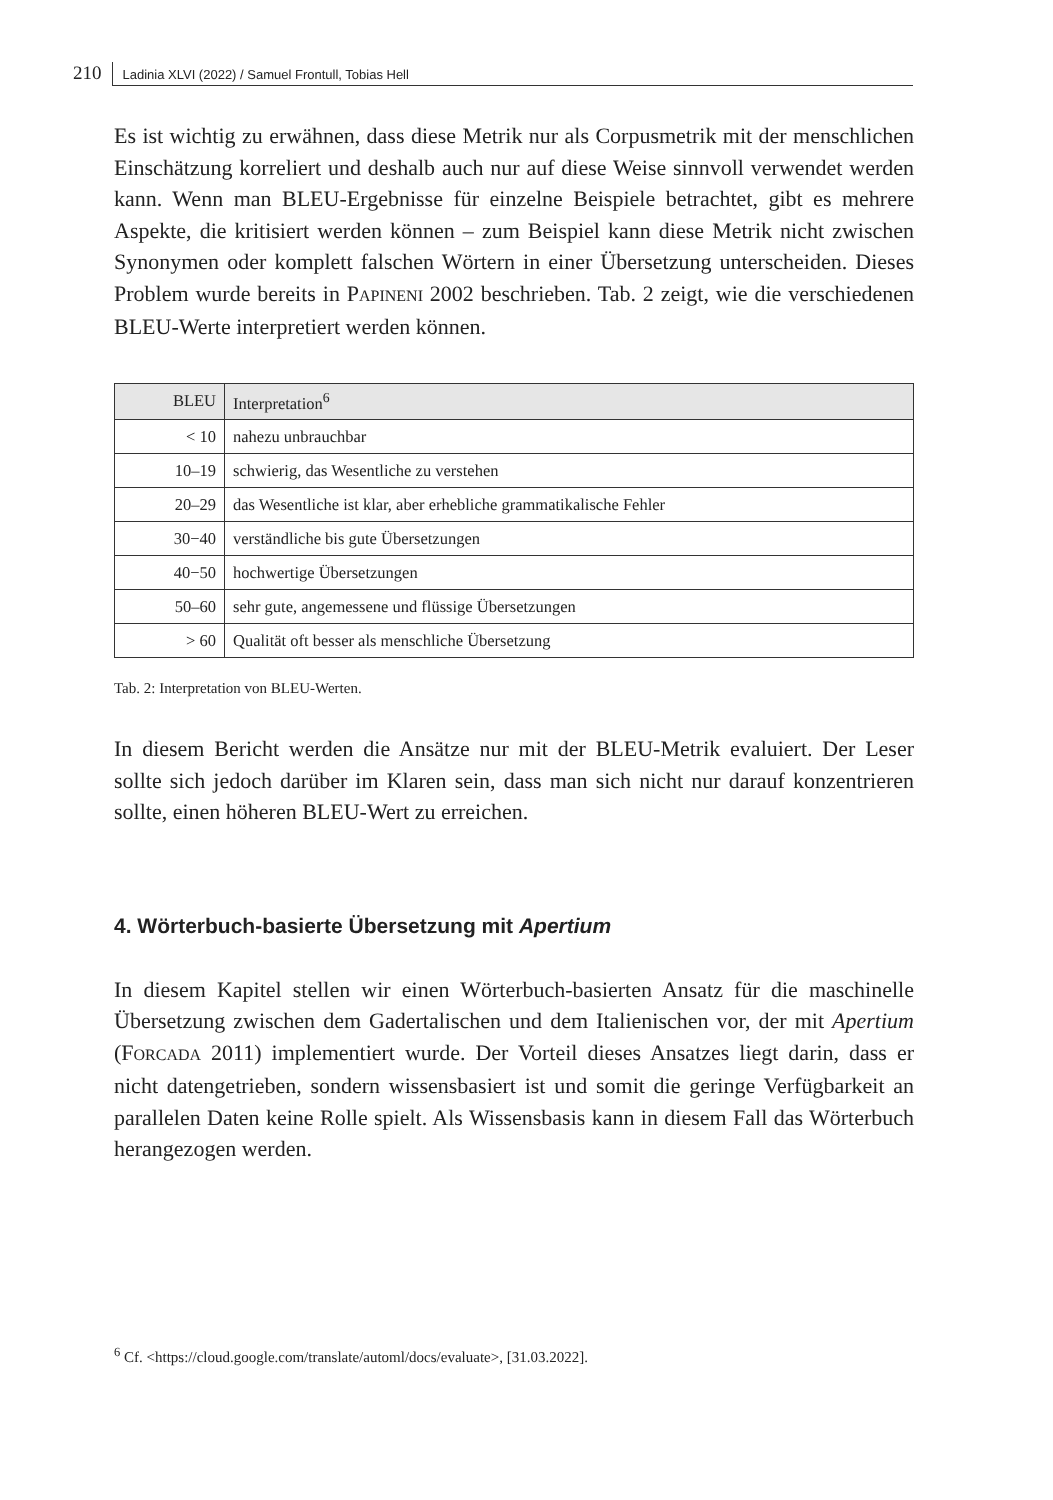210 Ladinia XLVI (2022) / Samuel Frontull, Tobias Hell
Es ist wichtig zu erwähnen, dass diese Metrik nur als Corpusmetrik mit der menschlichen Einschätzung korreliert und deshalb auch nur auf diese Weise sinnvoll verwendet werden kann. Wenn man BLEU-Ergebnisse für einzelne Beispiele betrachtet, gibt es mehrere Aspekte, die kritisiert werden können – zum Beispiel kann diese Metrik nicht zwischen Synonymen oder komplett falschen Wörtern in einer Übersetzung unterscheiden. Dieses Problem wurde bereits in PAPINENI 2002 beschrieben. Tab. 2 zeigt, wie die verschiedenen BLEU-Werte interpretiert werden können.
| BLEU | Interpretation<sup>6</sup> |
| --- | --- |
| < 10 | nahezu unbrauchbar |
| 10–19 | schwierig, das Wesentliche zu verstehen |
| 20–29 | das Wesentliche ist klar, aber erhebliche grammatikalische Fehler |
| 30−40 | verständliche bis gute Übersetzungen |
| 40−50 | hochwertige Übersetzungen |
| 50–60 | sehr gute, angemessene und flüssige Übersetzungen |
| > 60 | Qualität oft besser als menschliche Übersetzung |
Tab. 2: Interpretation von BLEU-Werten.
In diesem Bericht werden die Ansätze nur mit der BLEU-Metrik evaluiert. Der Leser sollte sich jedoch darüber im Klaren sein, dass man sich nicht nur darauf konzentrieren sollte, einen höheren BLEU-Wert zu erreichen.
4. Wörterbuch-basierte Übersetzung mit Apertium
In diesem Kapitel stellen wir einen Wörterbuch-basierten Ansatz für die maschinelle Übersetzung zwischen dem Gadertalischen und dem Italienischen vor, der mit Apertium (FORCADA 2011) implementiert wurde. Der Vorteil dieses Ansatzes liegt darin, dass er nicht datengetrieben, sondern wissensbasiert ist und somit die geringe Verfügbarkeit an parallelen Daten keine Rolle spielt. Als Wissensbasis kann in diesem Fall das Wörterbuch herangezogen werden.
<sup>6</sup> Cf. <https://cloud.google.com/translate/automl/docs/evaluate>, [31.03.2022].